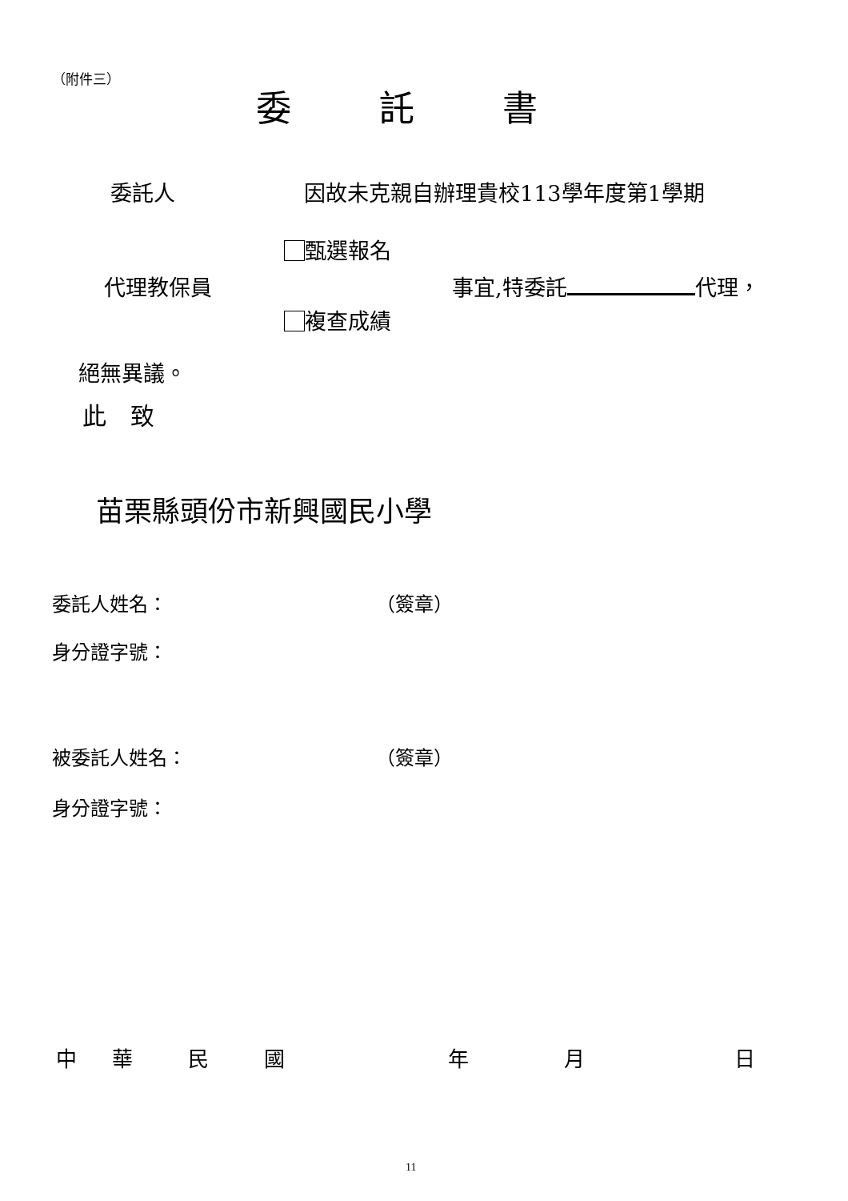（附件三）
委託書
委託人 因故未克親自辦理貴校113學年度第1學期
甄選報名
代理教保員 事宜,特委託 代理，
複查成績
絕無異議。
此　致
苗栗縣頭份市新興國民小學
委託人姓名： （簽章）
身分證字號：
被委託人姓名： （簽章）
身分證字號：
中 華 民 國 年 月 日
11